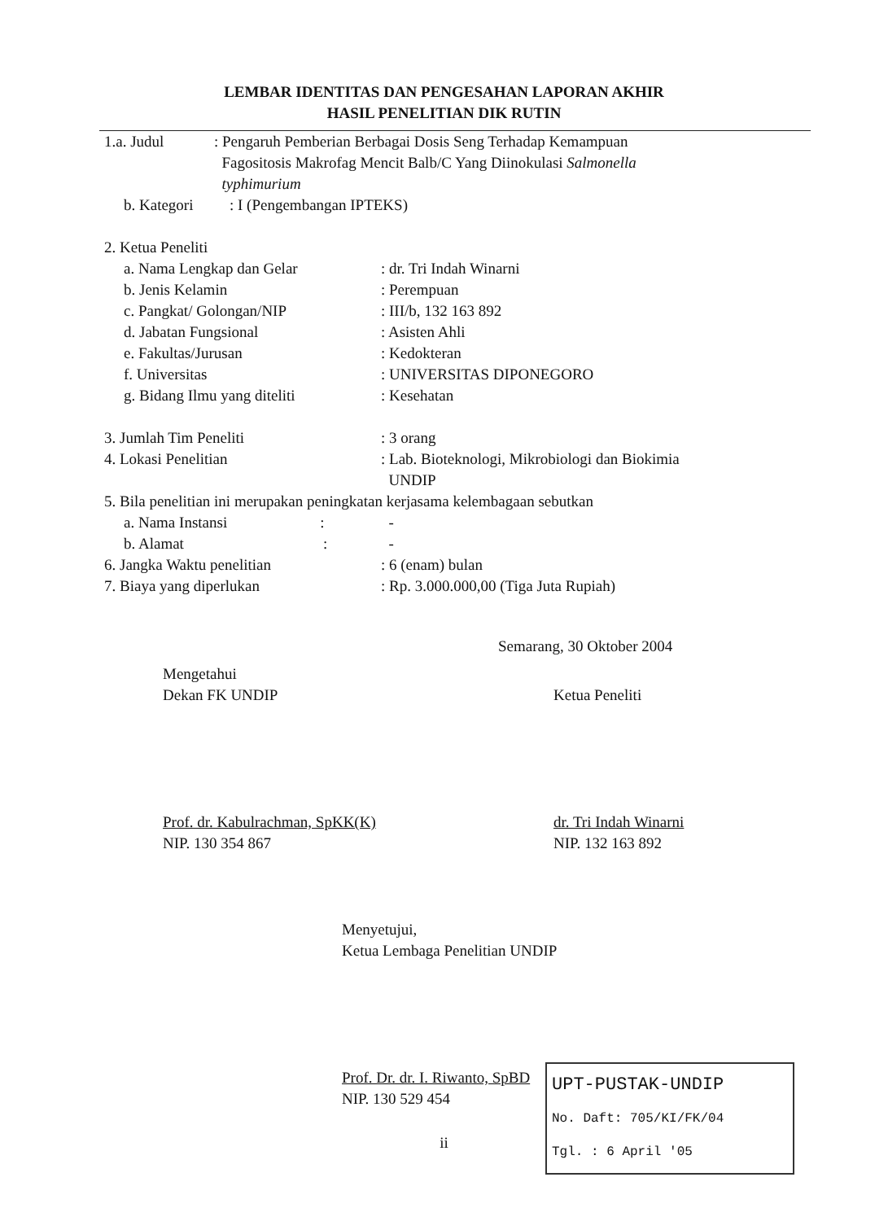LEMBAR IDENTITAS DAN PENGESAHAN LAPORAN AKHIR
HASIL PENELITIAN DIK RUTIN
1.a. Judul : Pengaruh Pemberian Berbagai Dosis Seng Terhadap Kemampuan
Fagositosis Makrofag Mencit Balb/C Yang Diinokulasi Salmonella
typhimurium
b. Kategori : I (Pengembangan IPTEKS)
2. Ketua Peneliti
a. Nama Lengkap dan Gelar : dr. Tri Indah Winarni
b. Jenis Kelamin : Perempuan
c. Pangkat/ Golongan/NIP : III/b, 132 163 892
d. Jabatan Fungsional : Asisten Ahli
e. Fakultas/Jurusan : Kedokteran
f. Universitas : UNIVERSITAS DIPONEGORO
g. Bidang Ilmu yang diteliti
: Kesehatan
3. Jumlah Tim Peneliti : 3 orang
4. Lokasi Penelitian : Lab. Bioteknologi, Mikrobiologi dan Biokimia
UNDIP
5. Bila penelitian ini merupakan peningkatan kerjasama kelembagaan sebutkan
a. Nama Instansi :
-
b. Alamat :
-
6. Jangka Waktu penelitian : 6 (enam) bulan
7. Biaya yang diperlukan : Rp. 3.000.000,00 (Tiga Juta Rupiah)
Semarang, 30 Oktober 2004
Mengetahui
Dekan FK UNDIP
Prof. dr. Kabulrachman, SpKK(K)
NIP. 130 354 867
Ketua Peneliti
dr. Tri Indah Winarni
NIP. 132 163 892
Menyetujui,
Ketua Lembaga Penelitian UNDIP
Prof. Dr. dr. I. Riwanto, SpBD
NIP. 130 529 454
ii
UPT-PUSTAK-UNDIP
No. Daft: 705/KI/FK/04
Tgl. : 6 April '05